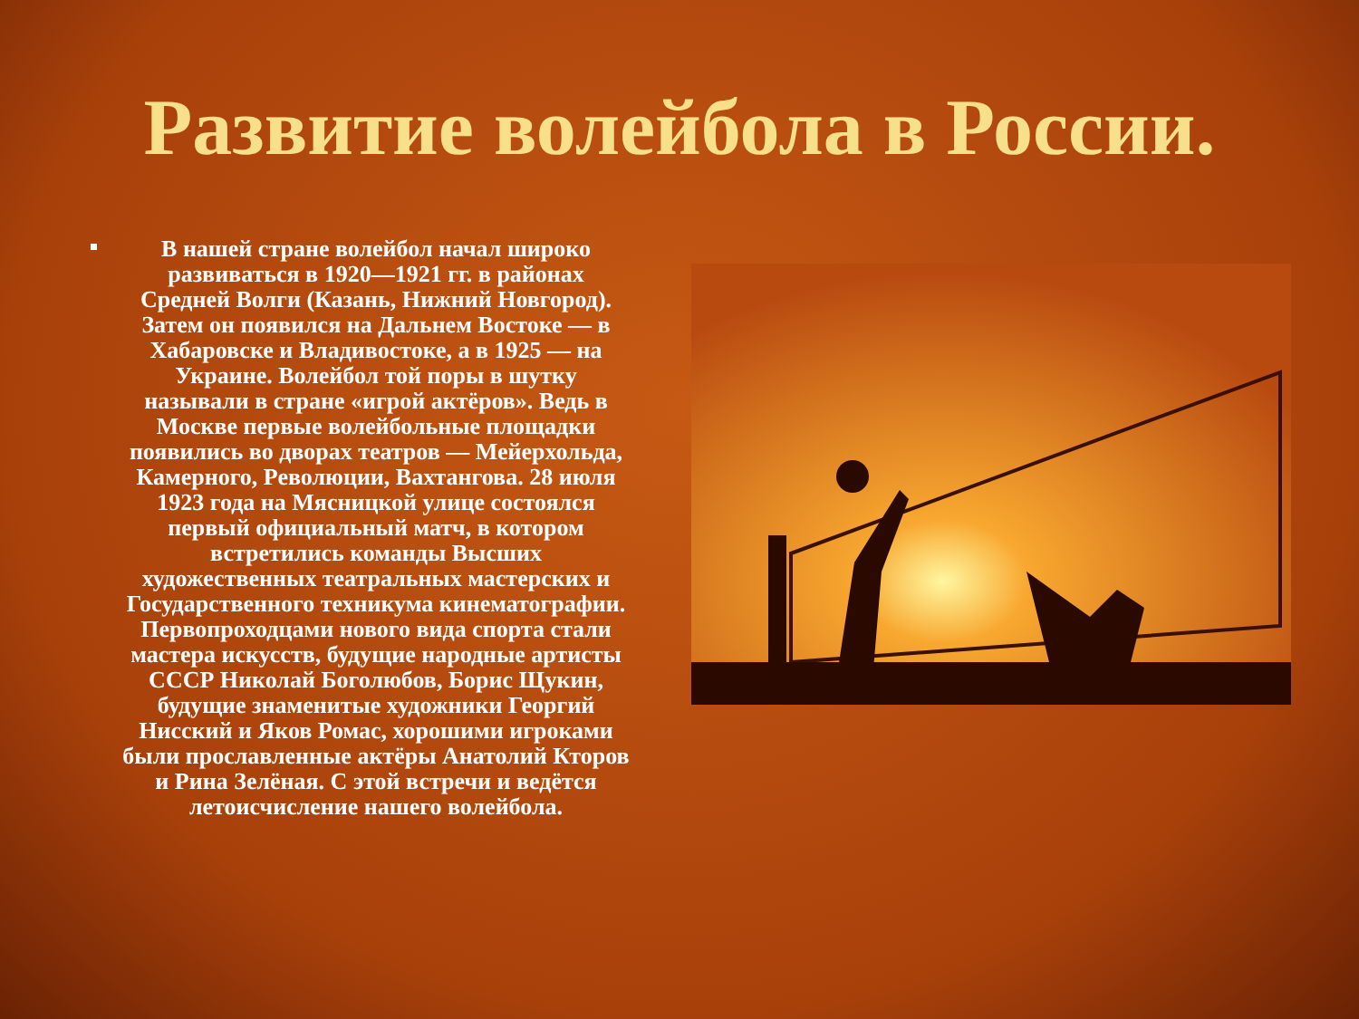Развитие волейбола в России.
В нашей стране волейбол начал широко развиваться в 1920—1921 гг. в районах Средней Волги (Казань, Нижний Новгород). Затем он появился на Дальнем Востоке — в Хабаровске и Владивостоке, а в 1925 — на Украине. Волейбол той поры в шутку называли в стране «игрой актёров». Ведь в Москве первые волейбольные площадки появились во дворах театров — Мейерхольда, Камерного, Революции, Вахтангова. 28 июля 1923 года на Мясницкой улице состоялся первый официальный матч, в котором встретились команды Высших художественных театральных мастерских и Государственного техникума кинематографии. Первопроходцами нового вида спорта стали мастера искусств, будущие народные артисты СССР Николай Боголюбов, Борис Щукин, будущие знаменитые художники Георгий Нисский и Яков Ромас, хорошими игроками были прославленные актёры Анатолий Кторов и Рина Зелёная. С этой встречи и ведётся летоисчисление нашего волейбола.